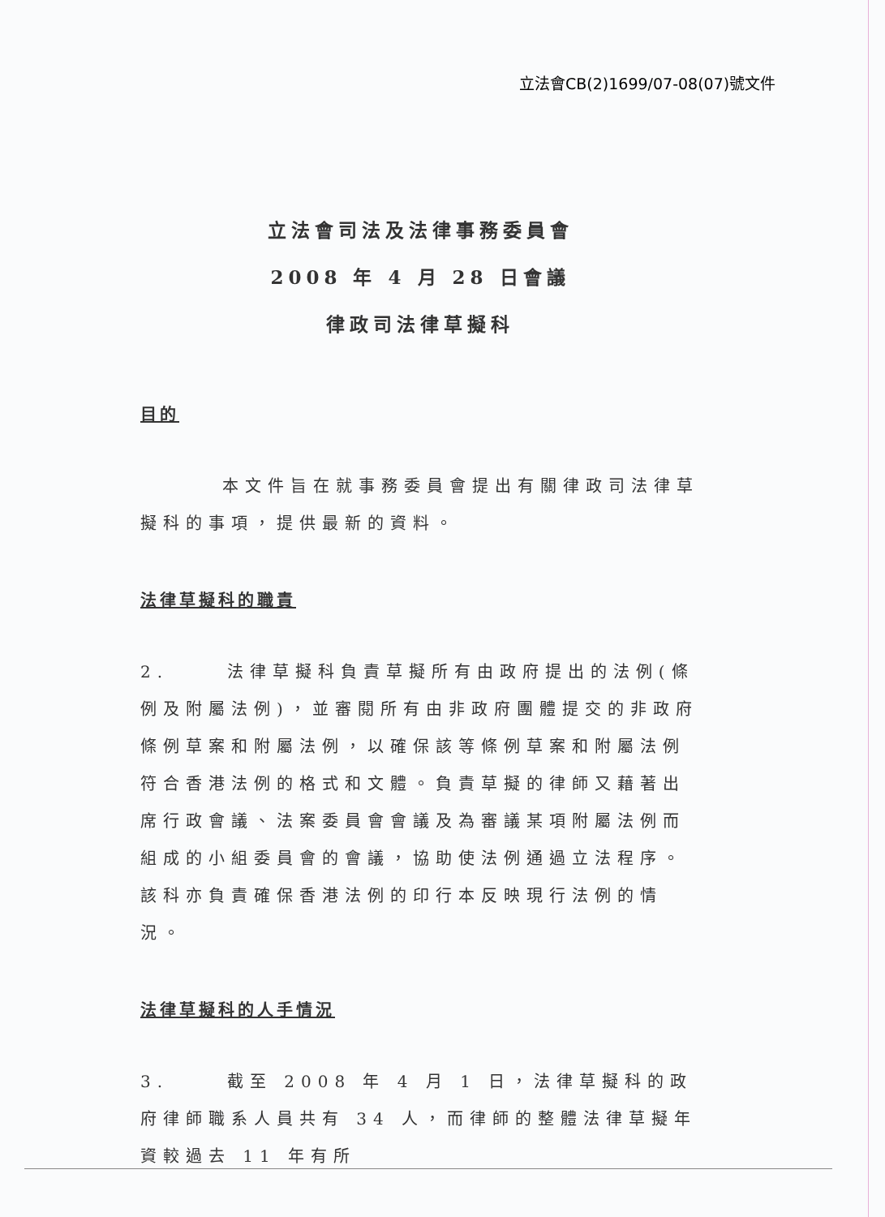立法會CB(2)1699/07-08(07)號文件
立法會司法及法律事務委員會
2008 年 4 月 28 日會議
律政司法律草擬科
目的
本文件旨在就事務委員會提出有關律政司法律草擬科的事項，提供最新的資料。
法律草擬科的職責
2. 法律草擬科負責草擬所有由政府提出的法例(條例及附屬法例)，並審閱所有由非政府團體提交的非政府條例草案和附屬法例，以確保該等條例草案和附屬法例符合香港法例的格式和文體。負責草擬的律師又藉著出席行政會議、法案委員會會議及為審議某項附屬法例而組成的小組委員會的會議，協助使法例通過立法程序。該科亦負責確保香港法例的印行本反映現行法例的情況。
法律草擬科的人手情況
3. 截至 2008 年 4 月 1 日，法律草擬科的政府律師職系人員共有 34 人，而律師的整體法律草擬年資較過去 11 年有所